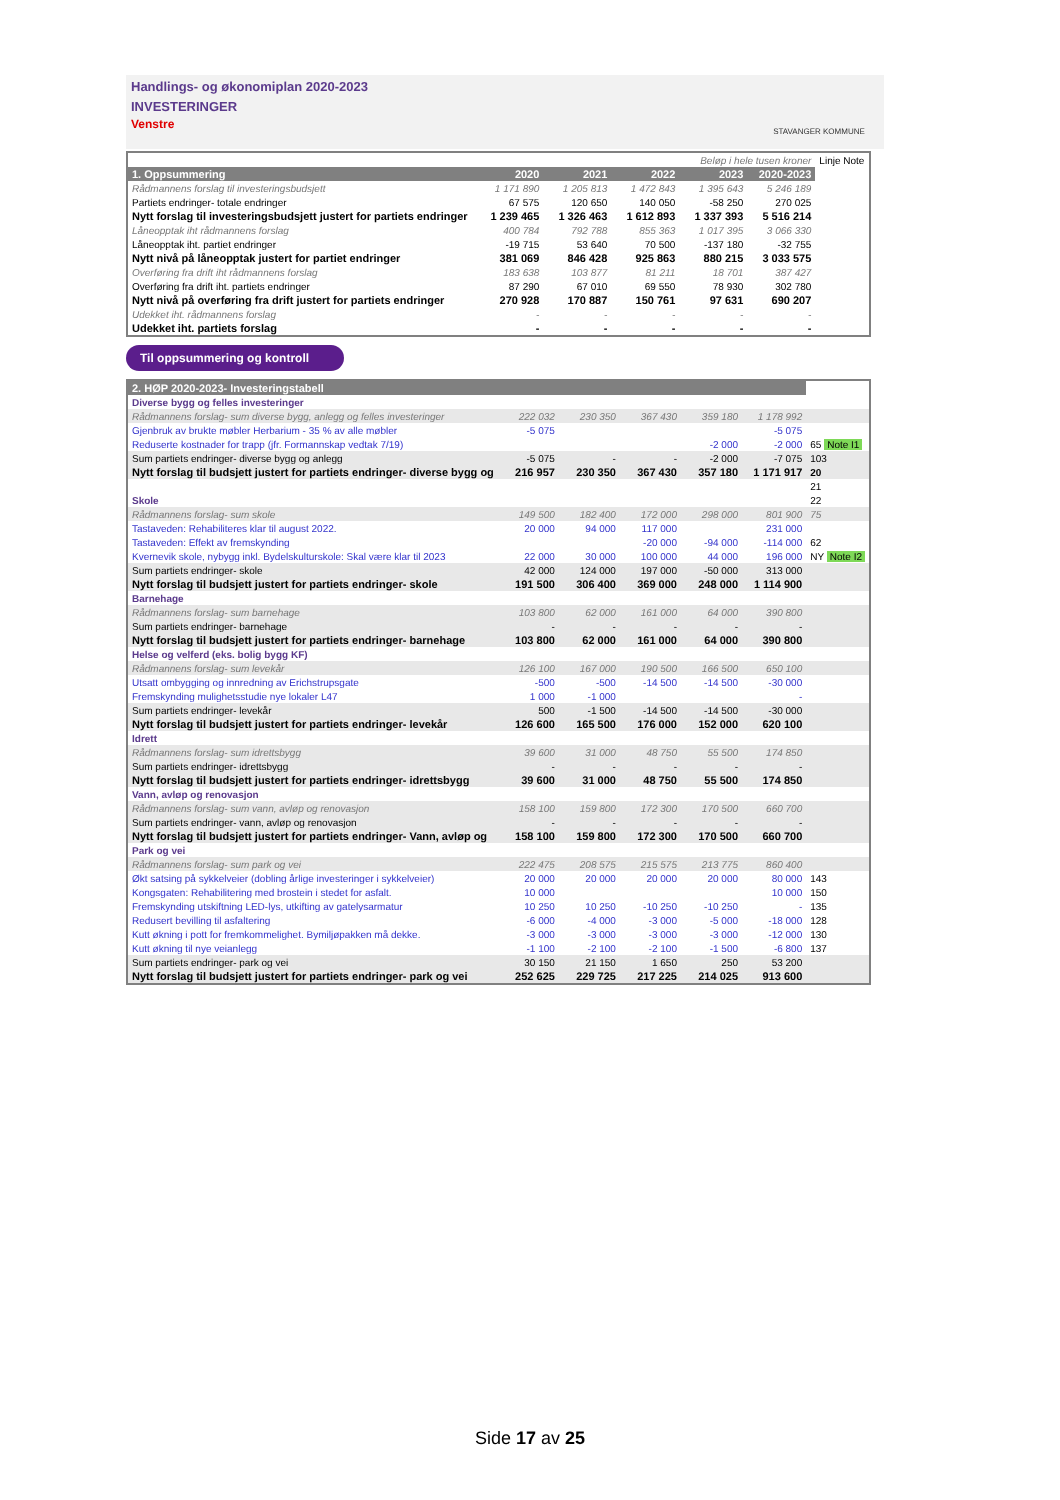Handlings- og økonomiplan 2020-2023
INVESTERINGER
Venstre
STAVANGER KOMMUNE
| Beløp i hele tusen kroner | | | | | | Linje Note |
| 1. Oppsummering | 2020 | 2021 | 2022 | 2023 | 2020-2023 | |
| Rådmannens forslag til investeringsbudsjett | 1 171 890 | 1 205 813 | 1 472 843 | 1 395 643 | 5 246 189 | |
| Partiets endringer- totale endringer | 67 575 | 120 650 | 140 050 | -58 250 | 270 025 | |
| Nytt forslag til investeringsbudsjett justert for partiets endringer | 1 239 465 | 1 326 463 | 1 612 893 | 1 337 393 | 5 516 214 | |
| Låneopptak iht rådmannens forslag | 400 784 | 792 788 | 855 363 | 1 017 395 | 3 066 330 | |
| Låneopptak iht. partiet endringer | -19 715 | 53 640 | 70 500 | -137 180 | -32 755 | |
| Nytt nivå på låneopptak justert for partiet endringer | 381 069 | 846 428 | 925 863 | 880 215 | 3 033 575 | |
| Overføring fra drift iht rådmannens forslag | 183 638 | 103 877 | 81 211 | 18 701 | 387 427 | |
| Overføring fra drift iht. partiets endringer | 87 290 | 67 010 | 69 550 | 78 930 | 302 780 | |
| Nytt nivå på overføring fra drift justert for partiets endringer | 270 928 | 170 887 | 150 761 | 97 631 | 690 207 | |
| Udekket iht. rådmannens forslag | - | - | - | - | - | |
| Udekket iht. partiets forslag | - | - | - | - | - | |
Til oppsummering og kontroll
| 2. HØP 2020-2023- Investeringstabell | | | | | | |
| Diverse bygg og felles investeringer | | | | | | |
| Rådmannens forslag- sum diverse bygg, anlegg og felles investeringer | 222 032 | 230 350 | 367 430 | 359 180 | 1 178 992 | |
| Gjenbruk av brukte møbler Herbarium - 35 % av alle møbler | -5 075 | | | | -5 075 | |
| Reduserte kostnader for trapp (jfr. Formannskap vedtak 7/19) | | | | -2 000 | -2 000 | 65 Note I1 |
| Sum partiets endringer- diverse bygg og anlegg | -5 075 | - | - | -2 000 | -7 075 | 103 |
| Nytt forslag til budsjett justert for partiets endringer- diverse bygg og | 216 957 | 230 350 | 367 430 | 357 180 | 1 171 917 | 20 |
| | | | | | | 21 |
| Skole | | | | | | 22 |
| Rådmannens forslag- sum skole | 149 500 | 182 400 | 172 000 | 298 000 | 801 900 | 75 |
| Tastaveden: Rehabiliteres klar til august 2022. | 20 000 | 94 000 | 117 000 | | 231 000 | |
| Tastaveden: Effekt av fremskynding | | | -20 000 | -94 000 | -114 000 | 62 |
| Kvernevik skole, nybygg inkl. Bydelskulturskole: Skal være klar til 2023 | 22 000 | 30 000 | 100 000 | 44 000 | 196 000 | NY Note I2 |
| Sum partiets endringer- skole | 42 000 | 124 000 | 197 000 | -50 000 | 313 000 | |
| Nytt forslag til budsjett justert for partiets endringer- skole | 191 500 | 306 400 | 369 000 | 248 000 | 1 114 900 | |
| Barnehage | | | | | | |
| Rådmannens forslag- sum barnehage | 103 800 | 62 000 | 161 000 | 64 000 | 390 800 | |
| Sum partiets endringer- barnehage | - | - | - | - | - | |
| Nytt forslag til budsjett justert for partiets endringer- barnehage | 103 800 | 62 000 | 161 000 | 64 000 | 390 800 | |
| Helse og velferd (eks. bolig bygg KF) | | | | | | |
| Rådmannens forslag- sum levekår | 126 100 | 167 000 | 190 500 | 166 500 | 650 100 | |
| Utsatt ombygging og innredning av Erichstrupsgate | -500 | -500 | -14 500 | -14 500 | -30 000 | |
| Fremskynding mulighetsstudie nye lokaler L47 | 1 000 | -1 000 | | | - | |
| Sum partiets endringer- levekår | 500 | -1 500 | -14 500 | -14 500 | -30 000 | |
| Nytt forslag til budsjett justert for partiets endringer- levekår | 126 600 | 165 500 | 176 000 | 152 000 | 620 100 | |
| Idrett | | | | | | |
| Rådmannens forslag- sum idrettsbygg | 39 600 | 31 000 | 48 750 | 55 500 | 174 850 | |
| Sum partiets endringer- idrettsbygg | - | - | - | - | - | |
| Nytt forslag til budsjett justert for partiets endringer- idrettsbygg | 39 600 | 31 000 | 48 750 | 55 500 | 174 850 | |
| Vann, avløp og renovasjon | | | | | | |
| Rådmannens forslag- sum vann, avløp og renovasjon | 158 100 | 159 800 | 172 300 | 170 500 | 660 700 | |
| Sum partiets endringer- vann, avløp og renovasjon | - | - | - | - | - | |
| Nytt forslag til budsjett justert for partiets endringer- Vann, avløp og | 158 100 | 159 800 | 172 300 | 170 500 | 660 700 | |
| Park og vei | | | | | | |
| Rådmannens forslag- sum park og vei | 222 475 | 208 575 | 215 575 | 213 775 | 860 400 | |
| Økt satsing på sykkelveier (dobling årlige investeringer i sykkelveier) | 20 000 | 20 000 | 20 000 | 20 000 | 80 000 | 143 |
| Kongsgaten: Rehabilitering med brostein i stedet for asfalt. | 10 000 | | | | 10 000 | 150 |
| Fremskynding utskiftning LED-lys, utkifting av gatelysarmatur | 10 250 | 10 250 | -10 250 | -10 250 | - | 135 |
| Redusert bevilling til asfaltering | -6 000 | -4 000 | -3 000 | -5 000 | -18 000 | 128 |
| Kutt økning i pott for fremkommelighet. Bymiljøpakken må dekke. | -3 000 | -3 000 | -3 000 | -3 000 | -12 000 | 130 |
| Kutt økning til nye veianlegg | -1 100 | -2 100 | -2 100 | -1 500 | -6 800 | 137 |
| Sum partiets endringer- park og vei | 30 150 | 21 150 | 1 650 | 250 | 53 200 | |
| Nytt forslag til budsjett justert for partiets endringer- park og vei | 252 625 | 229 725 | 217 225 | 214 025 | 913 600 | |
Side 17 av 25